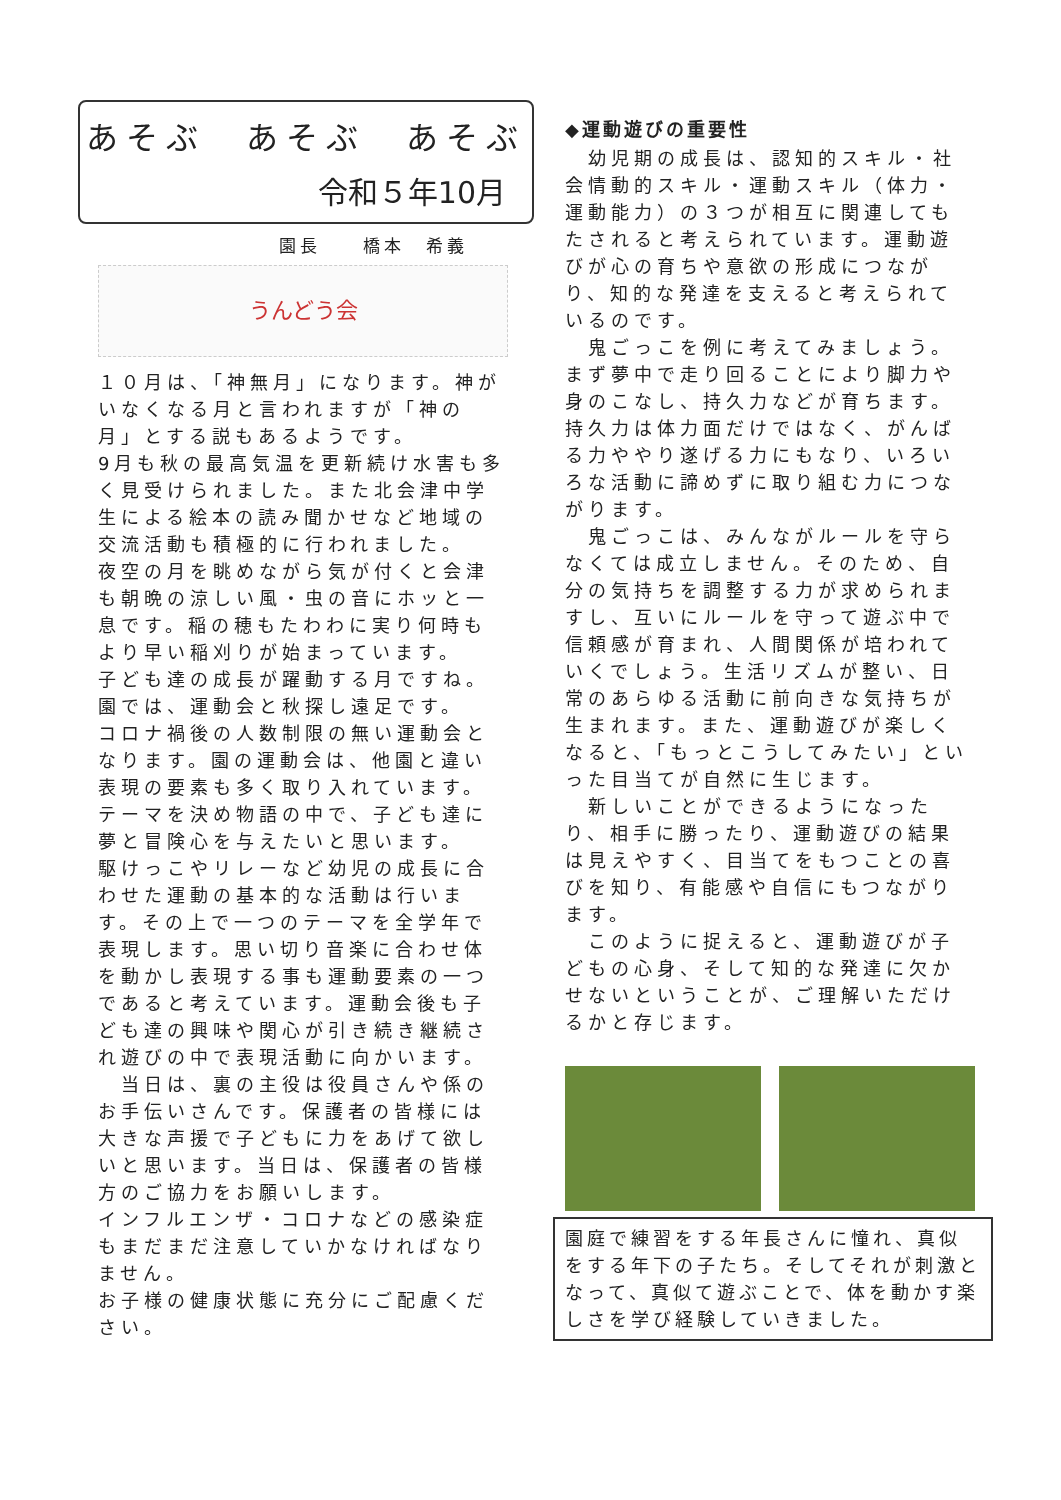あそぶ　あそぶ　あそぶ
令和５年10月
園長　　橋本　希義
うんどう会
１０月は、「神無月」になります。神がいなくなる月と言われますが「神の月」とする説もあるようです。
9月も秋の最高気温を更新続け水害も多く見受けられました。また北会津中学生による絵本の読み聞かせなど地域の交流活動も積極的に行われました。
夜空の月を眺めながら気が付くと会津も朝晩の涼しい風・虫の音にホッと一息です。稲の穂もたわわに実り何時もより早い稲刈りが始まっています。
子ども達の成長が躍動する月ですね。
園では、運動会と秋探し遠足です。
コロナ禍後の人数制限の無い運動会となります。園の運動会は、他園と違い表現の要素も多く取り入れています。テーマを決め物語の中で、子ども達に夢と冒険心を与えたいと思います。
駆けっこやリレーなど幼児の成長に合わせた運動の基本的な活動は行います。その上で一つのテーマを全学年で表現します。思い切り音楽に合わせ体を動かし表現する事も運動要素の一つであると考えています。運動会後も子ども達の興味や関心が引き続き継続され遊びの中で表現活動に向かいます。
　当日は、裏の主役は役員さんや係のお手伝いさんです。保護者の皆様には大きな声援で子どもに力をあげて欲しいと思います。当日は、保護者の皆様方のご協力をお願いします。
インフルエンザ・コロナなどの感染症もまだまだ注意していかなければなりません。
お子様の健康状態に充分にご配慮ください。
◆運動遊びの重要性
　幼児期の成長は、認知的スキル・社会情動的スキル・運動スキル（体力・運動能力）の３つが相互に関連してもたされると考えられています。運動遊びが心の育ちや意欲の形成につながり、知的な発達を支えると考えられているのです。
　鬼ごっこを例に考えてみましょう。まず夢中で走り回ることにより脚力や身のこなし、持久力などが育ちます。持久力は体力面だけではなく、がんばる力ややり遂げる力にもなり、いろいろな活動に諦めずに取り組む力につながります。
　鬼ごっこは、みんながルールを守らなくては成立しません。そのため、自分の気持ちを調整する力が求められますし、互いにルールを守って遊ぶ中で信頼感が育まれ、人間関係が培われていくでしょう。生活リズムが整い、日常のあらゆる活動に前向きな気持ちが生まれます。また、運動遊びが楽しくなると、「もっとこうしてみたい」といった目当てが自然に生じます。
　新しいことができるようになったり、相手に勝ったり、運動遊びの結果は見えやすく、目当てをもつことの喜びを知り、有能感や自信にもつながります。
　このように捉えると、運動遊びが子どもの心身、そして知的な発達に欠かせないということが、ご理解いただけるかと存じます。
園庭で練習をする年長さんに憧れ、真似をする年下の子たち。そしてそれが刺激となって、真似て遊ぶことで、体を動かす楽しさを学び経験していきました。